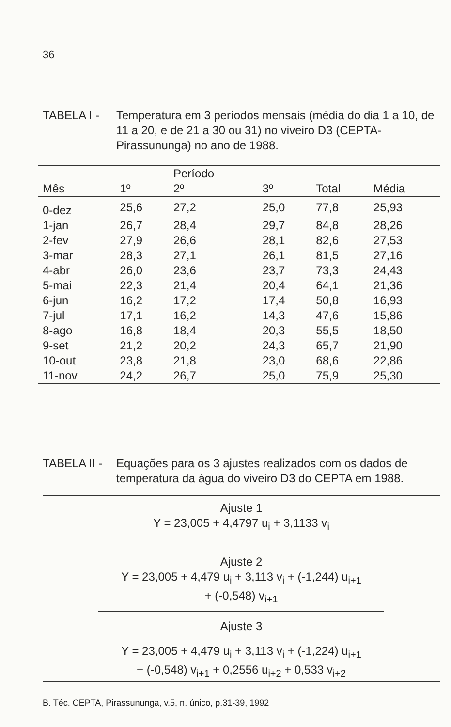36
TABELA I - Temperatura em 3 períodos mensais (média do dia 1 a 10, de 11 a 20, e de 21 a 30 ou 31) no viveiro D3 (CEPTA-Pirassununga) no ano de 1988.
| | | Período | | | |
| --- | --- | --- | --- | --- | --- |
| Mês | 1º | 2º | 3º | Total | Média |
| 0-dez | 25,6 | 27,2 | 25,0 | 77,8 | 25,93 |
| 1-jan | 26,7 | 28,4 | 29,7 | 84,8 | 28,26 |
| 2-fev | 27,9 | 26,6 | 28,1 | 82,6 | 27,53 |
| 3-mar | 28,3 | 27,1 | 26,1 | 81,5 | 27,16 |
| 4-abr | 26,0 | 23,6 | 23,7 | 73,3 | 24,43 |
| 5-mai | 22,3 | 21,4 | 20,4 | 64,1 | 21,36 |
| 6-jun | 16,2 | 17,2 | 17,4 | 50,8 | 16,93 |
| 7-jul | 17,1 | 16,2 | 14,3 | 47,6 | 15,86 |
| 8-ago | 16,8 | 18,4 | 20,3 | 55,5 | 18,50 |
| 9-set | 21,2 | 20,2 | 24,3 | 65,7 | 21,90 |
| 10-out | 23,8 | 21,8 | 23,0 | 68,6 | 22,86 |
| 11-nov | 24,2 | 26,7 | 25,0 | 75,9 | 25,30 |
TABELA II -
Equações para os 3 ajustes realizados com os dados de temperatura da água do viveiro D3 do CEPTA em 1988.
Ajuste 1
Y = 23,005 + 4,4797 u<sub>i</sub> + 3,1133 v<sub>i</sub>
Ajuste 2
Y = 23,005 + 4,479 u<sub>i</sub> + 3,113 v<sub>i</sub> + (-1,244) u<sub>i+1</sub>
+ (-0,548) v<sub>i+1</sub>
Ajuste 3
Y = 23,005 + 4,479 u<sub>i</sub> + 3,113 v<sub>i</sub> + (-1,224) u<sub>i+1</sub>
+ (-0,548) v<sub>i+1</sub> + 0,2556 u<sub>i+2</sub> + 0,533 v<sub>i+2</sub>
B. Téc. CEPTA, Pirassununga, v.5, n. único, p.31-39, 1992